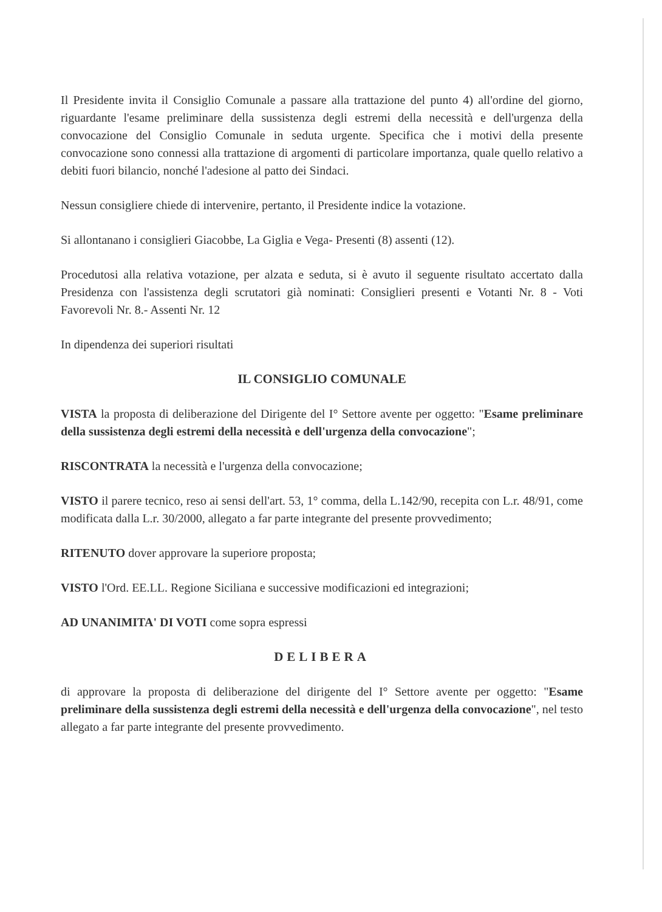Il Presidente invita il Consiglio Comunale a passare alla trattazione del punto 4) all'ordine del giorno, riguardante l'esame preliminare della sussistenza degli estremi della necessità e dell'urgenza della convocazione del Consiglio Comunale in seduta urgente. Specifica che i motivi della presente convocazione sono connessi alla trattazione di argomenti di particolare importanza, quale quello relativo a debiti fuori bilancio, nonché l'adesione al patto dei Sindaci.
Nessun consigliere chiede di intervenire, pertanto, il Presidente indice la votazione.
Si allontanano i consiglieri Giacobbe, La Giglia e Vega- Presenti (8) assenti (12).
Procedutosi alla relativa votazione, per alzata e seduta, si è avuto il seguente risultato accertato dalla Presidenza con l'assistenza degli scrutatori già nominati: Consiglieri presenti e Votanti Nr. 8 - Voti Favorevoli Nr. 8.- Assenti Nr. 12
In dipendenza dei superiori risultati
IL CONSIGLIO COMUNALE
VISTA la proposta di deliberazione del Dirigente del I° Settore avente per oggetto: "Esame preliminare della sussistenza degli estremi della necessità e dell'urgenza della convocazione";
RISCONTRATA la necessità e l'urgenza della convocazione;
VISTO il parere tecnico, reso ai sensi dell'art. 53, 1° comma, della L.142/90, recepita con L.r. 48/91, come modificata dalla L.r. 30/2000, allegato a far parte integrante del presente provvedimento;
RITENUTO dover approvare la superiore proposta;
VISTO l'Ord. EE.LL. Regione Siciliana e successive modificazioni ed integrazioni;
AD UNANIMITA' DI VOTI come sopra espressi
DELIBERA
di approvare la proposta di deliberazione del dirigente del I° Settore avente per oggetto: "Esame preliminare della sussistenza degli estremi della necessità e dell'urgenza della convocazione", nel testo allegato a far parte integrante del presente provvedimento.